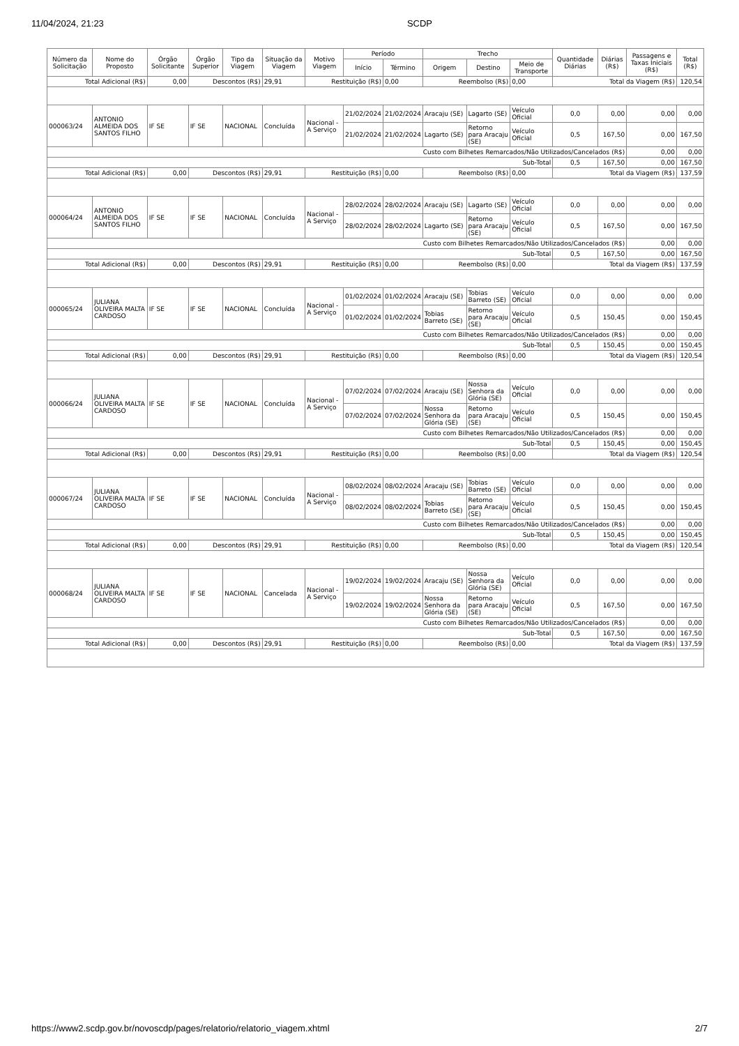11/04/2024, 21:23 SCDP
| Número da Solicitação | Nome do Proposto | Órgão Solicitante | Órgão Superior | Tipo da Viagem | Situação da Viagem | Motivo Viagem | Período | | Trecho | | | Quantidade Diárias | Diárias (R$) | Passagens e Taxas Iniciais (R$) | Total (R$) |
| --- | --- | --- | --- | --- | --- | --- | --- | --- | --- | --- | --- | --- | --- | --- | --- |
| | | | | | | | Início | Término | Origem | Destino | Meio de Transporte | | | | |
| Total Adicional (R$) | | 0,00 | Descontos (R$) | | 29,91 | Restituição (R$) | | 0,00 | Reembolso (R$) | | 0,00 | Total da Viagem (R$) | | | 120,54 |
| 000063/24 | ANTONIO ALMEIDA DOS SANTOS FILHO | IF SE | IF SE | NACIONAL | Concluída | Nacional - A Serviço | 21/02/2024 | 21/02/2024 | Aracaju (SE) | Lagarto (SE) | Veículo Oficial | 0,0 | 0,00 | 0,00 | 0,00 |
| | | | | | | | 21/02/2024 | 21/02/2024 | Lagarto (SE) | Retorno para Aracaju (SE) | Veículo Oficial | 0,5 | 167,50 | 0,00 | 167,50 |
| Custo com Bilhetes Remarcados/Não Utilizados/Cancelados (R$) | | | | | | | | | | | | | | 0,00 | 0,00 |
| Sub-Total | | | | | | | | | | | | 0,5 | 167,50 | 0,00 | 167,50 |
| Total Adicional (R$) | | 0,00 | Descontos (R$) | | 29,91 | Restituição (R$) | | 0,00 | Reembolso (R$) | | 0,00 | Total da Viagem (R$) | | | 137,59 |
| 000064/24 | ANTONIO ALMEIDA DOS SANTOS FILHO | IF SE | IF SE | NACIONAL | Concluída | Nacional - A Serviço | 28/02/2024 | 28/02/2024 | Aracaju (SE) | Lagarto (SE) | Veículo Oficial | 0,0 | 0,00 | 0,00 | 0,00 |
| | | | | | | | 28/02/2024 | 28/02/2024 | Lagarto (SE) | Retorno para Aracaju (SE) | Veículo Oficial | 0,5 | 167,50 | 0,00 | 167,50 |
| Custo com Bilhetes Remarcados/Não Utilizados/Cancelados (R$) | | | | | | | | | | | | | | 0,00 | 0,00 |
| Sub-Total | | | | | | | | | | | | 0,5 | 167,50 | 0,00 | 167,50 |
| Total Adicional (R$) | | 0,00 | Descontos (R$) | | 29,91 | Restituição (R$) | | 0,00 | Reembolso (R$) | | 0,00 | Total da Viagem (R$) | | | 137,59 |
| 000065/24 | JULIANA OLIVEIRA MALTA CARDOSO | IF SE | IF SE | NACIONAL | Concluída | Nacional - A Serviço | 01/02/2024 | 01/02/2024 | Aracaju (SE) | Tobias Barreto (SE) | Veículo Oficial | 0,0 | 0,00 | 0,00 | 0,00 |
| | | | | | | | 01/02/2024 | 01/02/2024 | Tobias Barreto (SE) | Retorno para Aracaju (SE) | Veículo Oficial | 0,5 | 150,45 | 0,00 | 150,45 |
| Custo com Bilhetes Remarcados/Não Utilizados/Cancelados (R$) | | | | | | | | | | | | | | 0,00 | 0,00 |
| Sub-Total | | | | | | | | | | | | 0,5 | 150,45 | 0,00 | 150,45 |
| Total Adicional (R$) | | 0,00 | Descontos (R$) | | 29,91 | Restituição (R$) | | 0,00 | Reembolso (R$) | | 0,00 | Total da Viagem (R$) | | | 120,54 |
| 000066/24 | JULIANA OLIVEIRA MALTA CARDOSO | IF SE | IF SE | NACIONAL | Concluída | Nacional - A Serviço | 07/02/2024 | 07/02/2024 | Aracaju (SE) | Nossa Senhora da Glória (SE) | Veículo Oficial | 0,0 | 0,00 | 0,00 | 0,00 |
| | | | | | | | 07/02/2024 | 07/02/2024 | Nossa Senhora da Glória (SE) | Retorno para Aracaju (SE) | Veículo Oficial | 0,5 | 150,45 | 0,00 | 150,45 |
| Custo com Bilhetes Remarcados/Não Utilizados/Cancelados (R$) | | | | | | | | | | | | | | 0,00 | 0,00 |
| Sub-Total | | | | | | | | | | | | 0,5 | 150,45 | 0,00 | 150,45 |
| Total Adicional (R$) | | 0,00 | Descontos (R$) | | 29,91 | Restituição (R$) | | 0,00 | Reembolso (R$) | | 0,00 | Total da Viagem (R$) | | | 120,54 |
| 000067/24 | JULIANA OLIVEIRA MALTA CARDOSO | IF SE | IF SE | NACIONAL | Concluída | Nacional - A Serviço | 08/02/2024 | 08/02/2024 | Aracaju (SE) | Tobias Barreto (SE) | Veículo Oficial | 0,0 | 0,00 | 0,00 | 0,00 |
| | | | | | | | 08/02/2024 | 08/02/2024 | Tobias Barreto (SE) | Retorno para Aracaju (SE) | Veículo Oficial | 0,5 | 150,45 | 0,00 | 150,45 |
| Custo com Bilhetes Remarcados/Não Utilizados/Cancelados (R$) | | | | | | | | | | | | | | 0,00 | 0,00 |
| Sub-Total | | | | | | | | | | | | 0,5 | 150,45 | 0,00 | 150,45 |
| Total Adicional (R$) | | 0,00 | Descontos (R$) | | 29,91 | Restituição (R$) | | 0,00 | Reembolso (R$) | | 0,00 | Total da Viagem (R$) | | | 120,54 |
| 000068/24 | JULIANA OLIVEIRA MALTA CARDOSO | IF SE | IF SE | NACIONAL | Cancelada | Nacional - A Serviço | 19/02/2024 | 19/02/2024 | Aracaju (SE) | Nossa Senhora da Glória (SE) | Veículo Oficial | 0,0 | 0,00 | 0,00 | 0,00 |
| | | | | | | | 19/02/2024 | 19/02/2024 | Nossa Senhora da Glória (SE) | Retorno para Aracaju (SE) | Veículo Oficial | 0,5 | 167,50 | 0,00 | 167,50 |
| Custo com Bilhetes Remarcados/Não Utilizados/Cancelados (R$) | | | | | | | | | | | | | | 0,00 | 0,00 |
| Sub-Total | | | | | | | | | | | | 0,5 | 167,50 | 0,00 | 167,50 |
| Total Adicional (R$) | | 0,00 | Descontos (R$) | | 29,91 | Restituição (R$) | | 0,00 | Reembolso (R$) | | 0,00 | Total da Viagem (R$) | | | 137,59 |
https://www2.scdp.gov.br/novoscdp/pages/relatorio/relatorio_viagem.xhtml 2/7